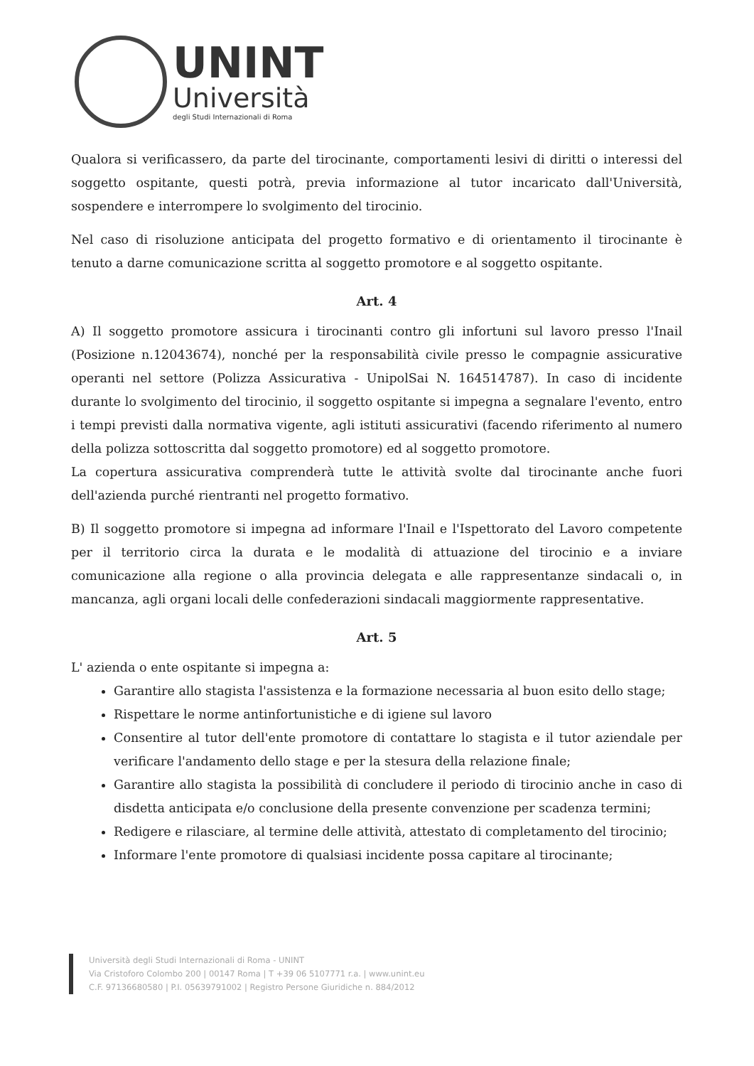UNINT
Università
degli Studi Internazionali di Roma
Qualora si verificassero, da parte del tirocinante, comportamenti lesivi di diritti o interessi del soggetto ospitante, questi potrà, previa informazione al tutor incaricato dall'Università, sospendere e interrompere lo svolgimento del tirocinio.
Nel caso di risoluzione anticipata del progetto formativo e di orientamento il tirocinante è tenuto a darne comunicazione scritta al soggetto promotore e al soggetto ospitante.
Art. 4
A) Il soggetto promotore assicura i tirocinanti contro gli infortuni sul lavoro presso l'Inail (Posizione n.12043674), nonché per la responsabilità civile presso le compagnie assicurative operanti nel settore (Polizza Assicurativa - UnipolSai N. 164514787). In caso di incidente durante lo svolgimento del tirocinio, il soggetto ospitante si impegna a segnalare l'evento, entro i tempi previsti dalla normativa vigente, agli istituti assicurativi (facendo riferimento al numero della polizza sottoscritta dal soggetto promotore) ed al soggetto promotore.
La copertura assicurativa comprenderà tutte le attività svolte dal tirocinante anche fuori dell'azienda purché rientranti nel progetto formativo.
B) Il soggetto promotore si impegna ad informare l'Inail e l'Ispettorato del Lavoro competente per il territorio circa la durata e le modalità di attuazione del tirocinio e a inviare comunicazione alla regione o alla provincia delegata e alle rappresentanze sindacali o, in mancanza, agli organi locali delle confederazioni sindacali maggiormente rappresentative.
Art. 5
L' azienda o ente ospitante si impegna a:
Garantire allo stagista l'assistenza e la formazione necessaria al buon esito dello stage;
Rispettare le norme antinfortunistiche e di igiene sul lavoro
Consentire al tutor dell'ente promotore di contattare lo stagista e il tutor aziendale per verificare l'andamento dello stage e per la stesura della relazione finale;
Garantire allo stagista la possibilità di concludere il periodo di tirocinio anche in caso di disdetta anticipata e/o conclusione della presente convenzione per scadenza termini;
Redigere e rilasciare, al termine delle attività, attestato di completamento del tirocinio;
Informare l'ente promotore di qualsiasi incidente possa capitare al tirocinante;
Università degli Studi Internazionali di Roma - UNINT
Via Cristoforo Colombo 200 | 00147 Roma | T +39 06 5107771 r.a. | www.unint.eu
C.F. 97136680580 | P.I. 05639791002 | Registro Persone Giuridiche n. 884/2012